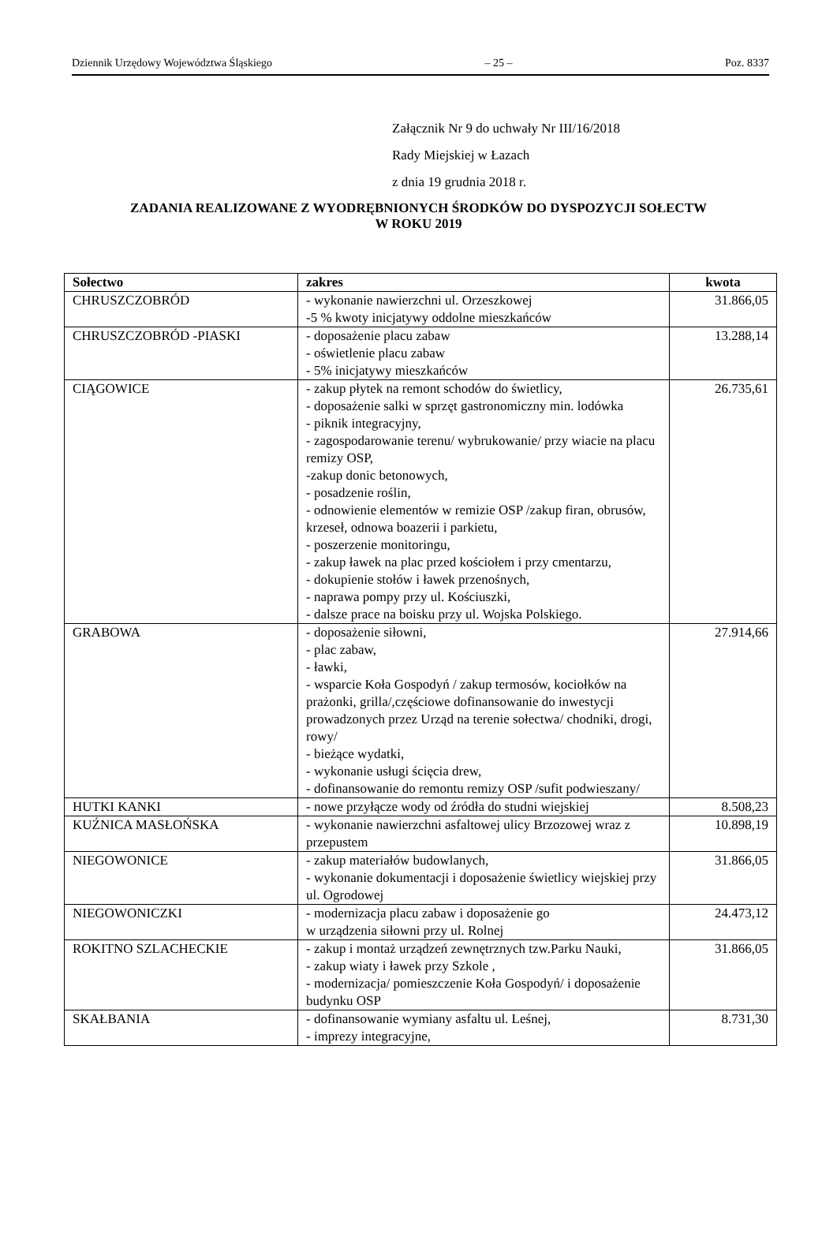Dziennik Urzędowy Województwa Śląskiego – 25 – Poz. 8337
Załącznik Nr 9 do uchwały Nr III/16/2018
Rady Miejskiej w Łazach
z dnia 19 grudnia 2018 r.
ZADANIA REALIZOWANE Z WYODRĘBNIONYCH ŚRODKÓW DO DYSPOZYCJI SOŁECTW
W ROKU 2019
| Sołectwo | zakres | kwota |
| --- | --- | --- |
| CHRUSZCZOBRÓD | - wykonanie nawierzchni ul. Orzeszkowej -5 % kwoty inicjatywy oddolne mieszkańców | 31.866,05 |
| CHRUSZCZOBRÓD -PIASKI | - doposażenie placu zabaw - oświetlenie placu zabaw - 5% inicjatywy mieszkańców | 13.288,14 |
| CIĄGOWICE | - zakup płytek na remont schodów do świetlicy, - doposażenie salki w sprzęt gastronomiczny min. lodówka - piknik integracyjny, - zagospodarowanie terenu/ wybrukowanie/ przy wiacie na placu remizy OSP, -zakup donic betonowych, - posadzenie roślin, - odnowienie elementów w remizie OSP /zakup firan, obrusów, krzeseł, odnowa boazerii i parkietu, - poszerzenie monitoringu, - zakup ławek na plac przed kościołem i przy cmentarzu, - dokupienie stołów i ławek przenośnych, - naprawa pompy przy ul. Kościuszki, - dalsze prace na boisku przy ul. Wojska Polskiego. | 26.735,61 |
| GRABOWA | - doposażenie siłowni, - plac zabaw, - ławki, - wsparcie Koła Gospodyń / zakup termosów, kociołków na prażonki, grilla/,częściowe dofinansowanie do inwestycji prowadzonych przez Urząd na terenie sołectwa/ chodniki, drogi, rowy/ - bieżące wydatki, - wykonanie usługi ścięcia drew, - dofinansowanie do remontu remizy OSP /sufit podwieszany/ | 27.914,66 |
| HUTKI KANKI | - nowe przyłącze wody od źródła do studni wiejskiej | 8.508,23 |
| KUŹNICA MASŁOŃSKA | - wykonanie nawierzchni asfaltowej ulicy Brzozowej wraz z przepustem | 10.898,19 |
| NIEGOWONICE | - zakup materiałów budowlanych, - wykonanie dokumentacji i doposażenie świetlicy wiejskiej przy ul. Ogrodowej | 31.866,05 |
| NIEGOWONICZKI | - modernizacja placu zabaw i doposażenie go w urządzenia siłowni przy ul. Rolnej | 24.473,12 |
| ROKITNO SZLACHECKIE | - zakup i montaż urządzeń zewnętrznych tzw.Parku Nauki, - zakup wiaty i ławek przy Szkole , - modernizacja/ pomieszczenie Koła Gospodyń/ i doposażenie budynku OSP | 31.866,05 |
| SKAŁBANIA | - dofinansowanie wymiany asfaltu ul. Leśnej, - imprezy integracyjne, | 8.731,30 |